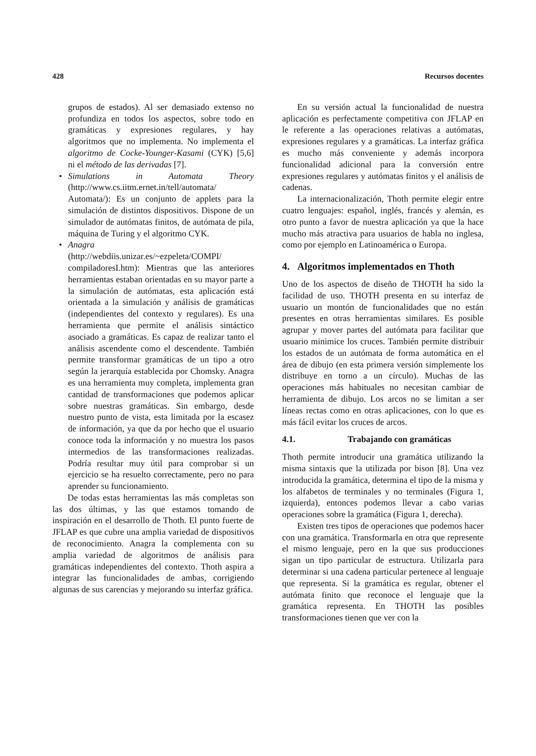428 Recursos docentes
grupos de estados). Al ser demasiado extenso no profundiza en todos los aspectos, sobre todo en gramáticas y expresiones regulares, y hay algoritmos que no implementa. No implementa el algoritmo de Cocke-Younger-Kasami (CYK) [5,6] ni el método de las derivadas [7].
• Simulations in Automata Theory (http://www.cs.iitm.ernet.in/tell/automata/ Automata/): Es un conjunto de applets para la simulación de distintos dispositivos. Dispone de un simulador de autómatas finitos, de autómata de pila, máquina de Turing y el algoritmo CYK.
• Anagra
(http://webdiis.unizar.es/~ezpeleta/COMPI/ compiladoresI.htm): Mientras que las anteriores herramientas estaban orientadas en su mayor parte a la simulación de autómatas, esta aplicación está orientada a la simulación y análisis de gramáticas (independientes del contexto y regulares). Es una herramienta que permite el análisis sintáctico asociado a gramáticas. Es capaz de realizar tanto el análisis ascendente como el descendente. También permite transformar gramáticas de un tipo a otro según la jerarquía establecida por Chomsky. Anagra es una herramienta muy completa, implementa gran cantidad de transformaciones que podemos aplicar sobre nuestras gramáticas. Sin embargo, desde nuestro punto de vista, esta limitada por la escasez de información, ya que da por hecho que el usuario conoce toda la información y no muestra los pasos intermedios de las transformaciones realizadas. Podría resultar muy útil para comprobar si un ejercicio se ha resuelto correctamente, pero no para aprender su funcionamiento.
De todas estas herramientas las más completas son las dos últimas, y las que estamos tomando de inspiración en el desarrollo de Thoth. El punto fuerte de JFLAP es que cubre una amplia variedad de dispositivos de reconocimiento. Anagra la complementa con su amplia variedad de algoritmos de análisis para gramáticas independientes del contexto. Thoth aspira a integrar las funcionalidades de ambas, corrigiendo algunas de sus carencias y mejorando su interfaz gráfica.
En su versión actual la funcionalidad de nuestra aplicación es perfectamente competitiva con JFLAP en le referente a las operaciones relativas a autómatas, expresiones regulares y a gramáticas. La interfaz gráfica es mucho más conveniente y además incorpora funcionalidad adicional para la conversión entre expresiones regulares y autómatas finitos y el análisis de cadenas.
La internacionalización, Thoth permite elegir entre cuatro lenguajes: español, inglés, francés y alemán, es otro punto a favor de nuestra aplicación ya que la hace mucho más atractiva para usuarios de habla no inglesa, como por ejemplo en Latinoamérica o Europa.
4. Algoritmos implementados en Thoth
Uno de los aspectos de diseño de THOTH ha sido la facilidad de uso. THOTH presenta en su interfaz de usuario un montón de funcionalidades que no están presentes en otras herramientas similares. Es posible agrupar y mover partes del autómata para facilitar que usuario minimice los cruces. También permite distribuir los estados de un autómata de forma automática en el área de dibujo (en esta primera versión simplemente los distribuye en torno a un círculo). Muchas de las operaciones más habituales no necesitan cambiar de herramienta de dibujo. Los arcos no se limitan a ser líneas rectas como en otras aplicaciones, con lo que es más fácil evitar los cruces de arcos.
4.1. Trabajando con gramáticas
Thoth permite introducir una gramática utilizando la misma sintaxis que la utilizada por bison [8]. Una vez introducida la gramática, determina el tipo de la misma y los alfabetos de terminales y no terminales (Figura 1, izquierda), entonces podemos llevar a cabo varias operaciones sobre la gramática (Figura 1, derecha).
Existen tres tipos de operaciones que podemos hacer con una gramática. Transformarla en otra que represente el mismo lenguaje, pero en la que sus producciones sigan un tipo particular de estructura. Utilizarla para determinar si una cadena particular pertenece al lenguaje que representa. Si la gramática es regular, obtener el autómata finito que reconoce el lenguaje que la gramática representa. En THOTH las posibles transformaciones tienen que ver con la